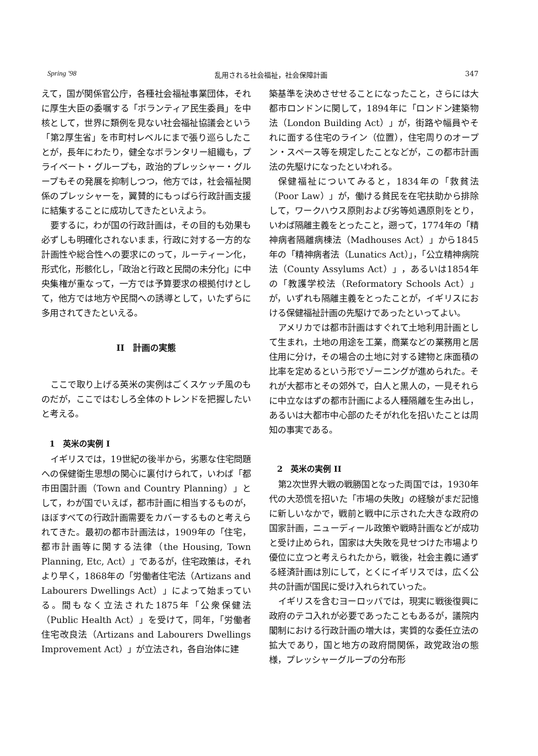Spring '98 乱用される社会福祉，社会保障計画 347
えて，国が関係官公庁，各種社会福祉事業団体，それに厚生大臣の委嘱する「ボランティア民生委員」を中核として，世界に類例を見ない社会福祉協議会という「第2厚生省」を市町村レベルにまで張り巡らしたことが，長年にわたり，健全なボランタリー組織も，プライベート・グループも，政治的プレッシャー・グループもその発展を抑制しつつ，他方では，社会福祉関係のプレッシャーを，翼賛的にもっぱら行政計画支援に結集することに成功してきたといえよう。
要するに，わが国の行政計画は，その目的も効果も必ずしも明確化されないまま，行政に対する一方的な計画性や総合性への要求にのって，ルーティーン化，形式化，形骸化し，「政治と行政と民間の未分化」に中央集権が重なって，一方では予算要求の根拠付けとして，他方では地方や民間への誘導として，いたずらに多用されてきたといえる。
II　計画の実態
ここで取り上げる英米の実例はごくスケッチ風のものだが，ここではむしろ全体のトレンドを把握したいと考える。
1　英米の実例 I
イギリスでは，19世紀の後半から，劣悪な住宅問題への保健衛生思想の関心に裏付けられて，いわば「都市田園計画（Town and Country Planning）」として，わが国でいえば，都市計画に相当するものが，ほぼすべての行政計画需要をカバーするものと考えられてきた。最初の都市計画法は，1909年の「住宅，都市計画等に関する法律（the Housing, Town Planning, Etc, Act）」であるが，住宅政策は，それより早く，1868年の「労働者住宅法（Artizans and Labourers Dwellings Act）」によって始まっている。間もなく立法された1875年「公衆保健法（Public Health Act）」を受けて，同年，「労働者住宅改良法（Artizans and Labourers Dwellings Improvement Act）」が立法され，各自治体に建
築基準を決めさせせることになったこと，さらには大都市ロンドンに関して，1894年に「ロンドン建築物法（London Building Act）」が，街路や幅員やそれに面する住宅のライン（位置），住宅周りのオープン・スペース等を規定したことなどが，この都市計画法の先駆けになったといわれる。
保健福祉についてみると，1834年の「救貧法（Poor Law）」が，働ける貧民を在宅扶助から排除して，ワークハウス原則および劣等処遇原則をとり，いわば隔離主義をとったこと，遡って，1774年の「精神病者隔離病棟法（Madhouses Act）」から1845年の「精神病者法（Lunatics Act）」，「公立精神病院法（County Assylums Act）」，あるいは1854年の「教護学校法（Reformatory Schools Act）」が，いずれも隔離主義をとったことが，イギリスにおける保健福祉計画の先駆けであったといってよい。
アメリカでは都市計画はすぐれて土地利用計画として生まれ，土地の用途を工業，商業などの業務用と居住用に分け，その場合の土地に対する建物と床面積の比率を定めるという形でゾーニングが進められた。それが大都市とその郊外で，白人と黒人の，一見それらに中立なはずの都市計画による人種隔離を生み出し，あるいは大都市中心部のたそがれ化を招いたことは周知の事実である。
2　英米の実例 II
第2次世界大戦の戦勝国となった両国では，1930年代の大恐慌を招いた「市場の失敗」の経験がまだ記憶に新しいなかで，戦前と戦中に示された大きな政府の国家計画，ニューディール政策や戦時計画などが成功と受け止められ，国家は大失敗を見せつけた市場より優位に立つと考えられたから，戦後，社会主義に通ずる経済計画は別にして，とくにイギリスでは，広く公共の計画が国民に受け入れられていった。
イギリスを含むヨーロッパでは，現実に戦後復興に政府のテコ入れが必要であったこともあるが，議院内閣制における行政計画の増大は，実質的な委任立法の拡大であり，国と地方の政府間関係，政党政治の態様，プレッシャーグループの分布形